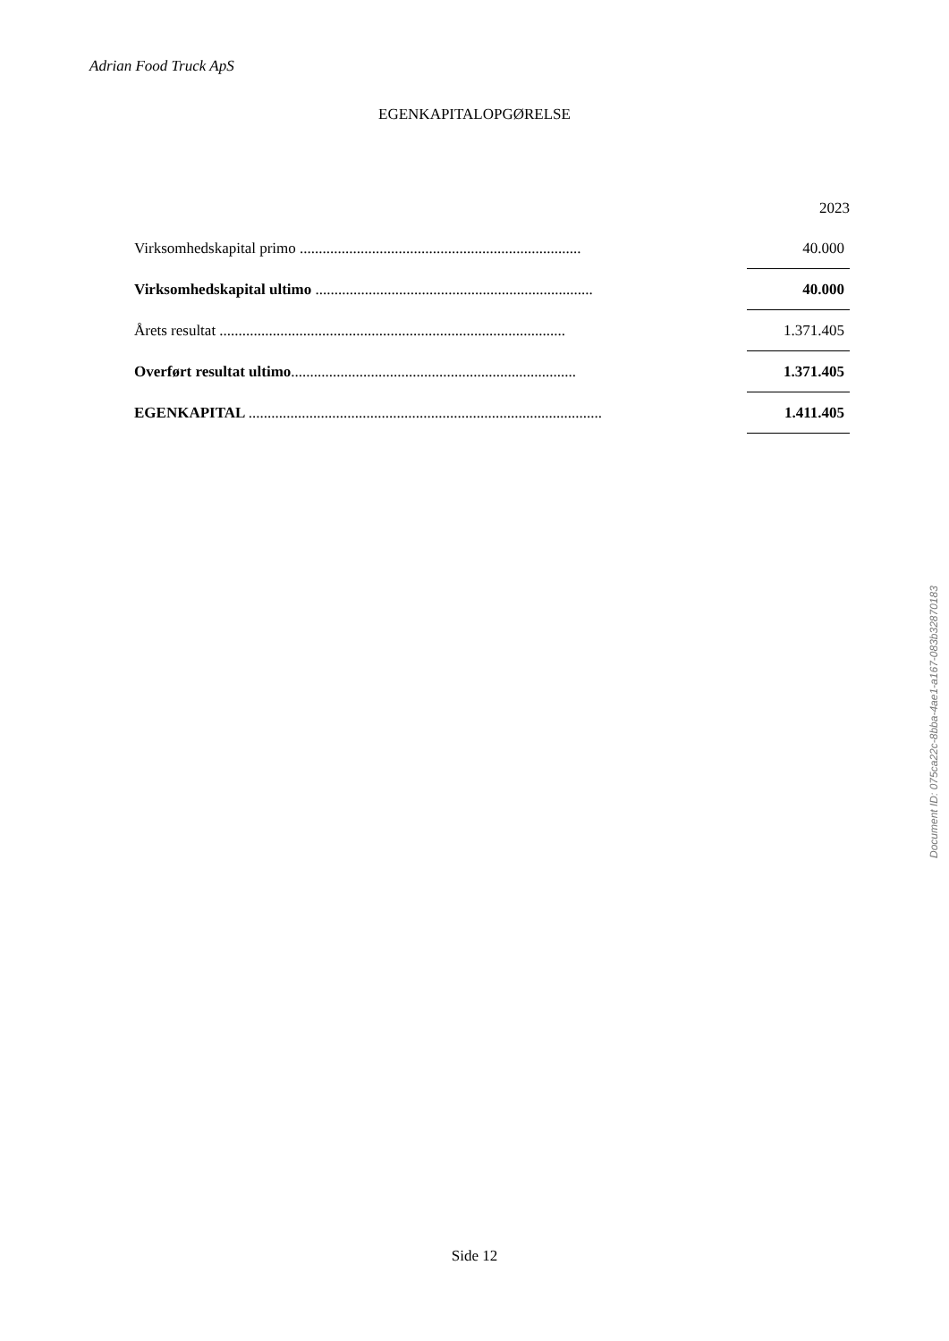Adrian Food Truck ApS
EGENKAPITALOPGØRELSE
| | | 2023 |
| Virksomhedskapital primo .......................................................................... | | 40.000 |
| Virksomhedskapital ultimo ......................................................................... | | 40.000 |
| Årets resultat ........................................................................................... | | 1.371.405 |
| Overført resultat ultimo ........................................................................... | | 1.371.405 |
| EGENKAPITAL ............................................................................................. | | 1.411.405 |
Document ID: 075ca22c-8bba-4ae1-a167-083b32870183
Side 12